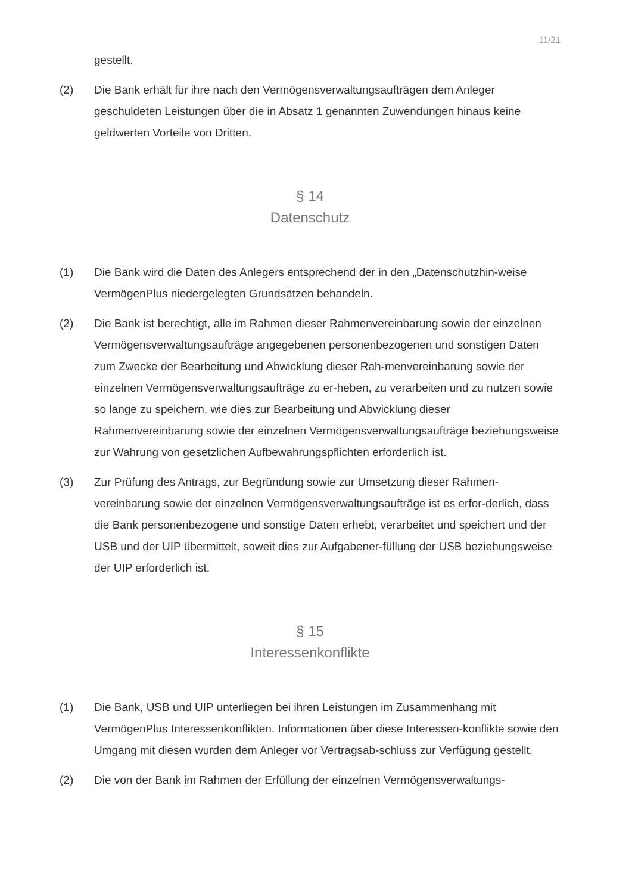11/21
gestellt.
(2) Die Bank erhält für ihre nach den Vermögensverwaltungsaufträgen dem Anleger geschuldeten Leistungen über die in Absatz 1 genannten Zuwendungen hinaus keine geldwerten Vorteile von Dritten.
§ 14
Datenschutz
(1) Die Bank wird die Daten des Anlegers entsprechend der in den „Datenschutzhin-weise VermögenPlus niedergelegten Grundsätzen behandeln.
(2) Die Bank ist berechtigt, alle im Rahmen dieser Rahmenvereinbarung sowie der einzelnen Vermögensverwaltungsaufträge angegebenen personenbezogenen und sonstigen Daten zum Zwecke der Bearbeitung und Abwicklung dieser Rah-menvereinbarung sowie der einzelnen Vermögensverwaltungsaufträge zu er-heben, zu verarbeiten und zu nutzen sowie so lange zu speichern, wie dies zur Bearbeitung und Abwicklung dieser Rahmenvereinbarung sowie der einzelnen Vermögensverwaltungsaufträge beziehungsweise zur Wahrung von gesetzlichen Aufbewahrungspflichten erforderlich ist.
(3) Zur Prüfung des Antrags, zur Begründung sowie zur Umsetzung dieser Rahmen-vereinbarung sowie der einzelnen Vermögensverwaltungsaufträge ist es erfor-derlich, dass die Bank personenbezogene und sonstige Daten erhebt, verarbeitet und speichert und der USB und der UIP übermittelt, soweit dies zur Aufgabener-füllung der USB beziehungsweise der UIP erforderlich ist.
§ 15
Interessenkonflikte
(1) Die Bank, USB und UIP unterliegen bei ihren Leistungen im Zusammenhang mit VermögenPlus Interessenkonflikten. Informationen über diese Interessen-konflikte sowie den Umgang mit diesen wurden dem Anleger vor Vertragsab-schluss zur Verfügung gestellt.
(2) Die von der Bank im Rahmen der Erfüllung der einzelnen Vermögensverwaltungs-